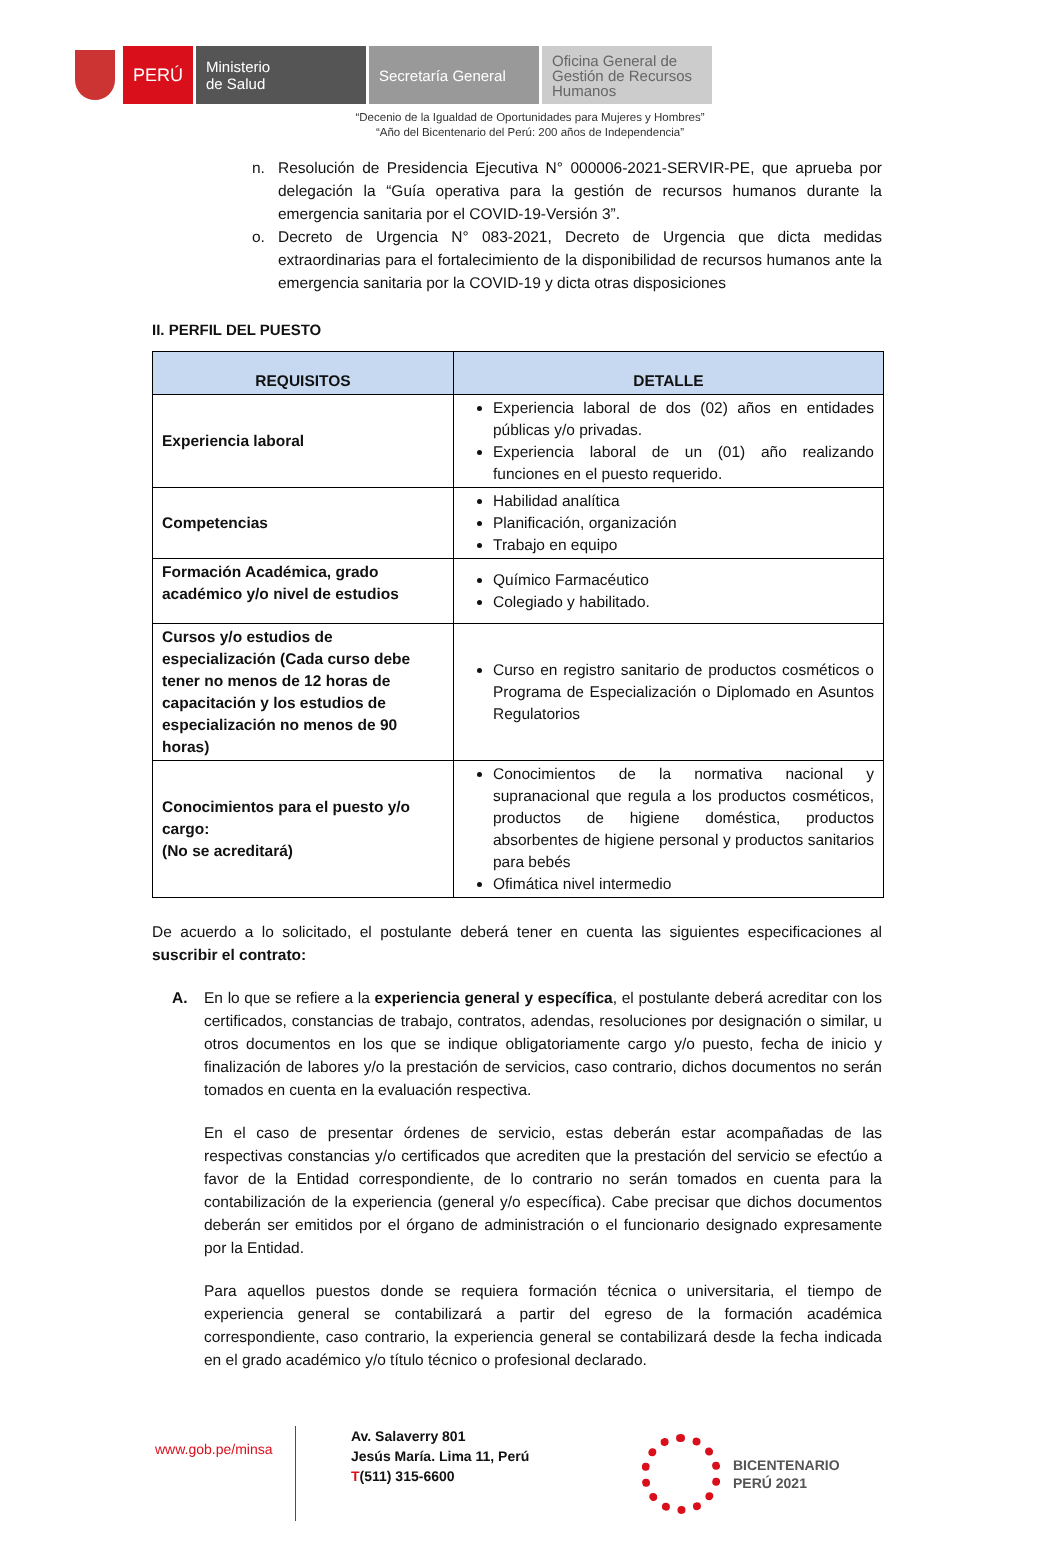PERÚ
Ministerio
de Salud
Secretaría General
Oficina General de Gestión de Recursos Humanos
“Decenio de la Igualdad de Oportunidades para Mujeres y Hombres”
“Año del Bicentenario del Perú: 200 años de Independencia”
n. Resolución de Presidencia Ejecutiva N° 000006-2021-SERVIR-PE, que aprueba por delegación la “Guía operativa para la gestión de recursos humanos durante la emergencia sanitaria por el COVID-19-Versión 3”.
o. Decreto de Urgencia N° 083-2021, Decreto de Urgencia que dicta medidas extraordinarias para el fortalecimiento de la disponibilidad de recursos humanos ante la emergencia sanitaria por la COVID-19 y dicta otras disposiciones
II. PERFIL DEL PUESTO
| REQUISITOS | DETALLE |
| --- | --- |
| Experiencia laboral | Experiencia laboral de dos (02) años en entidades públicas y/o privadas. Experiencia laboral de un (01) año realizando funciones en el puesto requerido. |
| Competencias | Habilidad analítica Planificación, organización Trabajo en equipo |
| Formación Académica, grado académico y/o nivel de estudios | Químico Farmacéutico Colegiado y habilitado. |
| Cursos y/o estudios de especialización (Cada curso debe tener no menos de 12 horas de capacitación y los estudios de especialización no menos de 90 horas) | Curso en registro sanitario de productos cosméticos o Programa de Especialización o Diplomado en Asuntos Regulatorios |
| Conocimientos para el puesto y/o cargo: (No se acreditará) | Conocimientos de la normativa nacional y supranacional que regula a los productos cosméticos, productos de higiene doméstica, productos absorbentes de higiene personal y productos sanitarios para bebés Ofimática nivel intermedio |
De acuerdo a lo solicitado, el postulante deberá tener en cuenta las siguientes especificaciones al suscribir el contrato:
A. En lo que se refiere a la experiencia general y específica, el postulante deberá acreditar con los certificados, constancias de trabajo, contratos, adendas, resoluciones por designación o similar, u otros documentos en los que se indique obligatoriamente cargo y/o puesto, fecha de inicio y finalización de labores y/o la prestación de servicios, caso contrario, dichos documentos no serán tomados en cuenta en la evaluación respectiva.
En el caso de presentar órdenes de servicio, estas deberán estar acompañadas de las respectivas constancias y/o certificados que acrediten que la prestación del servicio se efectúo a favor de la Entidad correspondiente, de lo contrario no serán tomados en cuenta para la contabilización de la experiencia (general y/o específica). Cabe precisar que dichos documentos deberán ser emitidos por el órgano de administración o el funcionario designado expresamente por la Entidad.
Para aquellos puestos donde se requiera formación técnica o universitaria, el tiempo de experiencia general se contabilizará a partir del egreso de la formación académica correspondiente, caso contrario, la experiencia general se contabilizará desde la fecha indicada en el grado académico y/o título técnico o profesional declarado.
www.gob.pe/minsa
Av. Salaverry 801
Jesús María. Lima 11, Perú
T(511) 315-6600
BICENTENARIO
PERÚ 2021